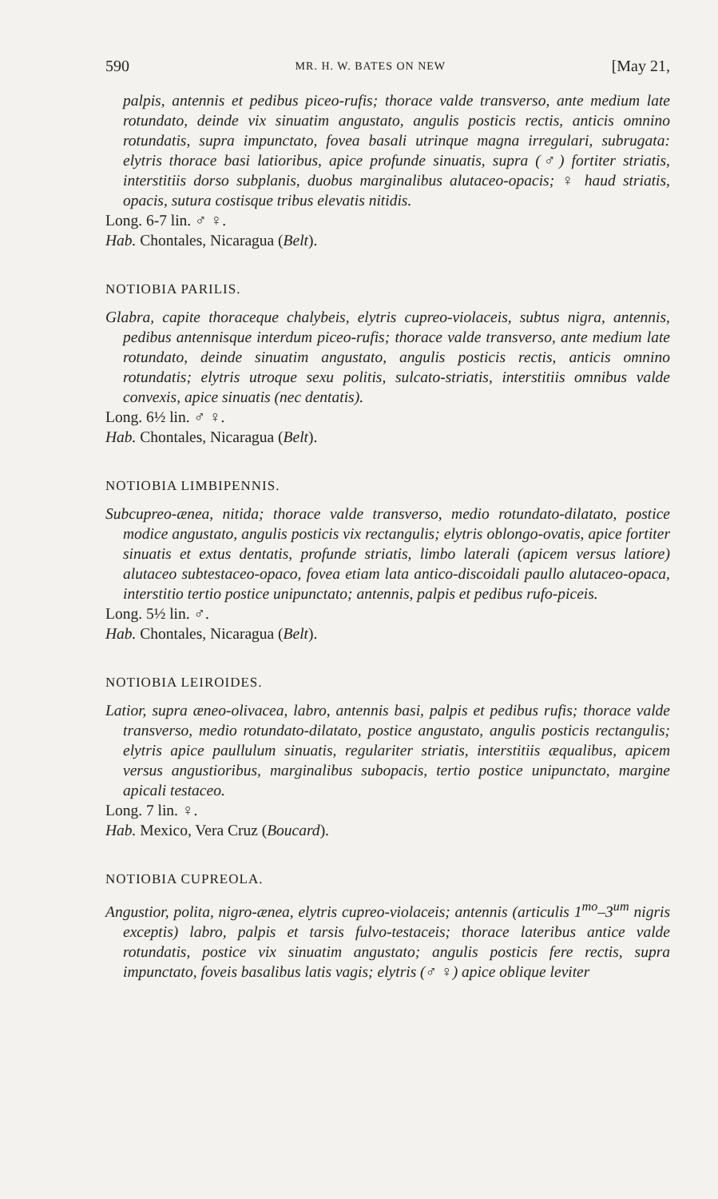590 MR. H. W. BATES ON NEW [May 21,
palpis, antennis et pedibus piceo-rufis; thorace valde transverso, ante medium late rotundato, deinde vix sinuatim angustato, angulis posticis rectis, anticis omnino rotundatis, supra impunctato, fovea basali utrinque magna irregulari, subrugata: elytris thorace basi latioribus, apice profunde sinuatis, supra (♂) fortiter striatis, interstitiis dorso subplanis, duobus marginalibus alutaceo-opacis; ♀ haud striatis, opacis, sutura costisque tribus elevatis nitidis.
Long. 6-7 lin. ♂ ♀.
Hab. Chontales, Nicaragua (Belt).
NOTIOBIA PARILIS.
Glabra, capite thoraceque chalybeis, elytris cupreo-violaceis, subtus nigra, antennis, pedibus antennisque interdum piceo-rufis; thorace valde transverso, ante medium late rotundato, deinde sinuatim angustato, angulis posticis rectis, anticis omnino rotundatis; elytris utroque sexu politis, sulcato-striatis, interstitiis omnibus valde convexis, apice sinuatis (nec dentatis).
Long. 6½ lin. ♂ ♀.
Hab. Chontales, Nicaragua (Belt).
NOTIOBIA LIMBIPENNIS.
Subcupreo-ænea, nitida; thorace valde transverso, medio rotundato-dilatato, postice modice angustato, angulis posticis vix rectangulis; elytris oblongo-ovatis, apice fortiter sinuatis et extus dentatis, profunde striatis, limbo laterali (apicem versus latiore) alutaceo subtestaceo-opaco, fovea etiam lata antico-discoidali paullo alutaceo-opaca, interstitio tertio postice unipunctato; antennis, palpis et pedibus rufo-piceis.
Long. 5½ lin. ♂.
Hab. Chontales, Nicaragua (Belt).
NOTIOBIA LEIROIDES.
Latior, supra æneo-olivacea, labro, antennis basi, palpis et pedibus rufis; thorace valde transverso, medio rotundato-dilatato, postice angustato, angulis posticis rectangulis; elytris apice paullulum sinuatis, regulariter striatis, interstitiis æqualibus, apicem versus angustioribus, marginalibus subopacis, tertio postice unipunctato, margine apicali testaceo.
Long. 7 lin. ♀.
Hab. Mexico, Vera Cruz (Boucard).
NOTIOBIA CUPREOLA.
Angustior, polita, nigro-ænea, elytris cupreo-violaceis; antennis (articulis 1<sup>mo</sup>–3<sup>um</sup> nigris exceptis) labro, palpis et tarsis fulvo-testaceis; thorace lateribus antice valde rotundatis, postice vix sinuatim angustato; angulis posticis fere rectis, supra impunctato, foveis basalibus latis vagis; elytris (♂ ♀) apice oblique leviter